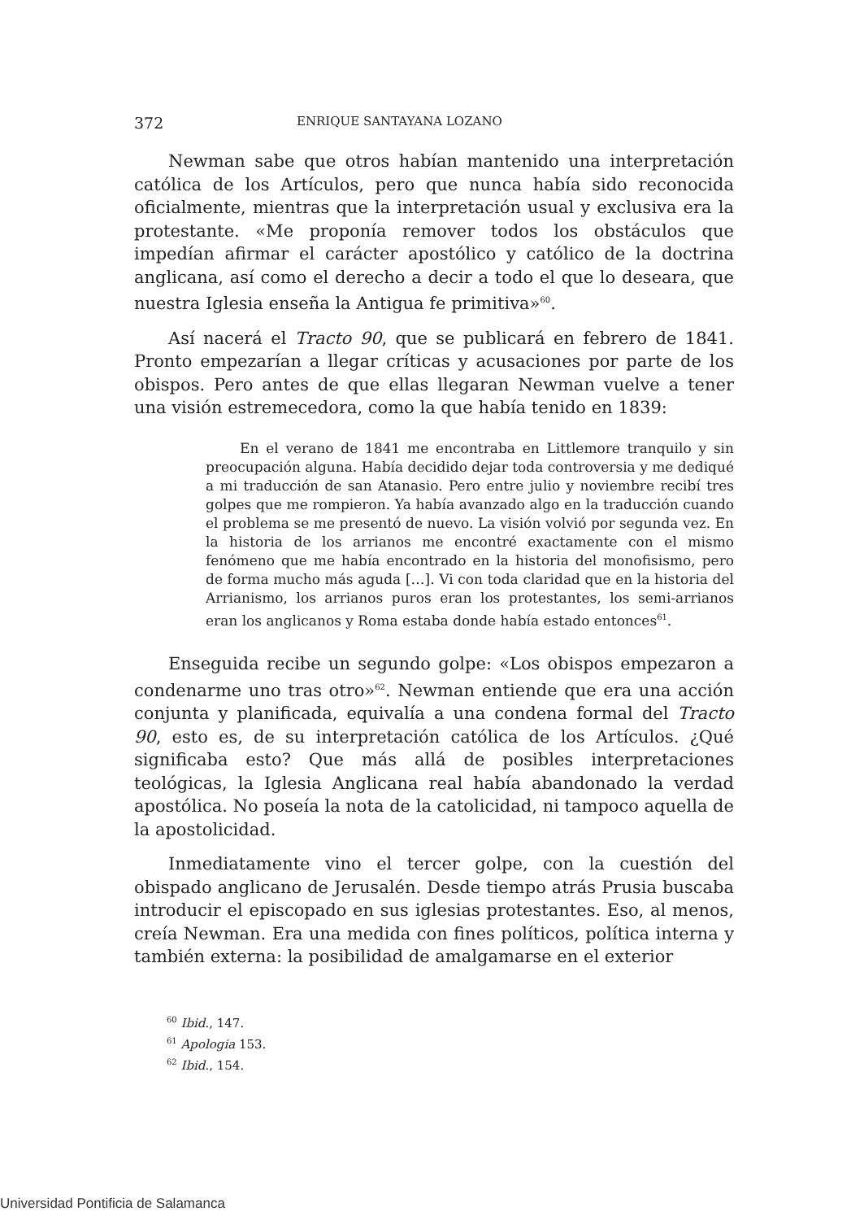372 ENRIQUE SANTAYANA LOZANO
Newman sabe que otros habían mantenido una interpretación católica de los Artículos, pero que nunca había sido reconocida oficialmente, mientras que la interpretación usual y exclusiva era la protestante. «Me proponía remover todos los obstáculos que impedían afirmar el carácter apostólico y católico de la doctrina anglicana, así como el derecho a decir a todo el que lo deseara, que nuestra Iglesia enseña la Antigua fe primitiva»<sup>60</sup>.
Así nacerá el Tracto 90, que se publicará en febrero de 1841. Pronto empezarían a llegar críticas y acusaciones por parte de los obispos. Pero antes de que ellas llegaran Newman vuelve a tener una visión estremecedora, como la que había tenido en 1839:
En el verano de 1841 me encontraba en Littlemore tranquilo y sin preocupación alguna. Había decidido dejar toda controversia y me dediqué a mi traducción de san Atanasio. Pero entre julio y noviembre recibí tres golpes que me rompieron. Ya había avanzado algo en la traducción cuando el problema se me presentó de nuevo. La visión volvió por segunda vez. En la historia de los arrianos me encontré exactamente con el mismo fenómeno que me había encontrado en la historia del monofisismo, pero de forma mucho más aguda […]. Vi con toda claridad que en la historia del Arrianismo, los arrianos puros eran los protestantes, los semi-arrianos eran los anglicanos y Roma estaba donde había estado entonces<sup>61</sup>.
Enseguida recibe un segundo golpe: «Los obispos empezaron a condenarme uno tras otro»<sup>62</sup>. Newman entiende que era una acción conjunta y planificada, equivalía a una condena formal del Tracto 90, esto es, de su interpretación católica de los Artículos. ¿Qué significaba esto? Que más allá de posibles interpretaciones teológicas, la Iglesia Anglicana real había abandonado la verdad apostólica. No poseía la nota de la catolicidad, ni tampoco aquella de la apostolicidad.
Inmediatamente vino el tercer golpe, con la cuestión del obispado anglicano de Jerusalén. Desde tiempo atrás Prusia buscaba introducir el episcopado en sus iglesias protestantes. Eso, al menos, creía Newman. Era una medida con fines políticos, política interna y también externa: la posibilidad de amalgamarse en el exterior
<sup>60</sup> Ibid., 147.
<sup>61</sup> Apologia 153.
<sup>62</sup> Ibid., 154.
Universidad Pontificia de Salamanca